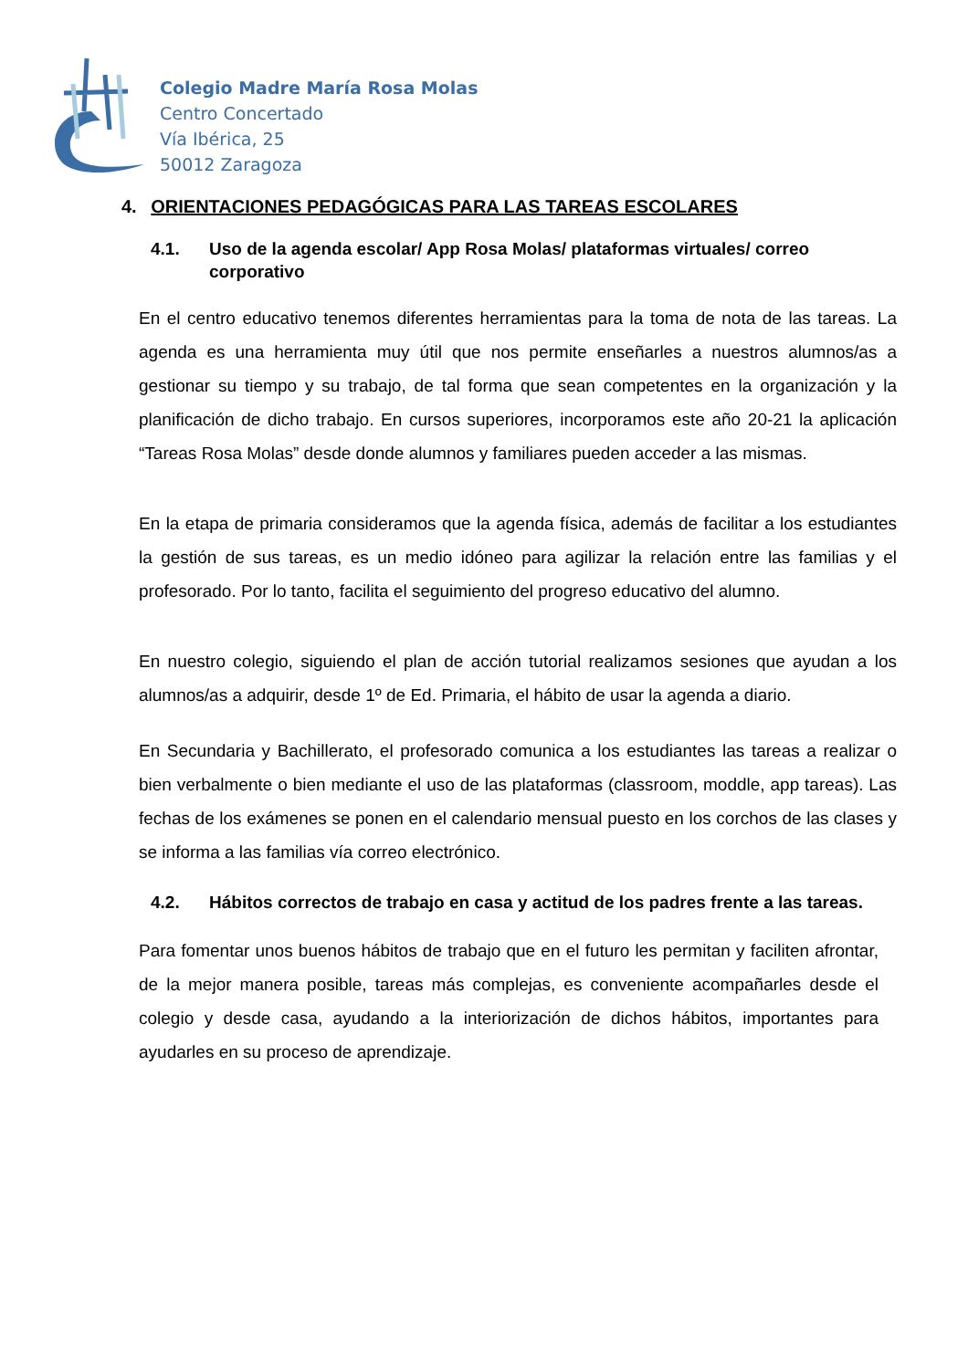Colegio Madre María Rosa Molas
Centro Concertado
Vía Ibérica, 25
50012 Zaragoza
4. ORIENTACIONES PEDAGÓGICAS PARA LAS TAREAS ESCOLARES
4.1. Uso de la agenda escolar/ App Rosa Molas/ plataformas virtuales/ correo corporativo
En el centro educativo tenemos diferentes herramientas para la toma de nota de las tareas. La agenda es una herramienta muy útil que nos permite enseñarles a nuestros alumnos/as a gestionar su tiempo y su trabajo, de tal forma que sean competentes en la organización y la planificación de dicho trabajo. En cursos superiores, incorporamos este año 20-21 la aplicación “Tareas Rosa Molas” desde donde alumnos y familiares pueden acceder a las mismas.
En la etapa de primaria consideramos que la agenda física, además de facilitar a los estudiantes la gestión de sus tareas, es un medio idóneo para agilizar la relación entre las familias y el profesorado. Por lo tanto, facilita el seguimiento del progreso educativo del alumno.
En nuestro colegio, siguiendo el plan de acción tutorial realizamos sesiones que ayudan a los alumnos/as a adquirir, desde 1º de Ed. Primaria, el hábito de usar la agenda a diario.
En Secundaria y Bachillerato, el profesorado comunica a los estudiantes las tareas a realizar o bien verbalmente o bien mediante el uso de las plataformas (classroom, moddle, app tareas). Las fechas de los exámenes se ponen en el calendario mensual puesto en los corchos de las clases y se informa a las familias vía correo electrónico.
4.2. Hábitos correctos de trabajo en casa y actitud de los padres frente a las tareas.
Para fomentar unos buenos hábitos de trabajo que en el futuro les permitan y faciliten afrontar, de la mejor manera posible, tareas más complejas, es conveniente acompañarles desde el colegio y desde casa, ayudando a la interiorización de dichos hábitos, importantes para ayudarles en su proceso de aprendizaje.